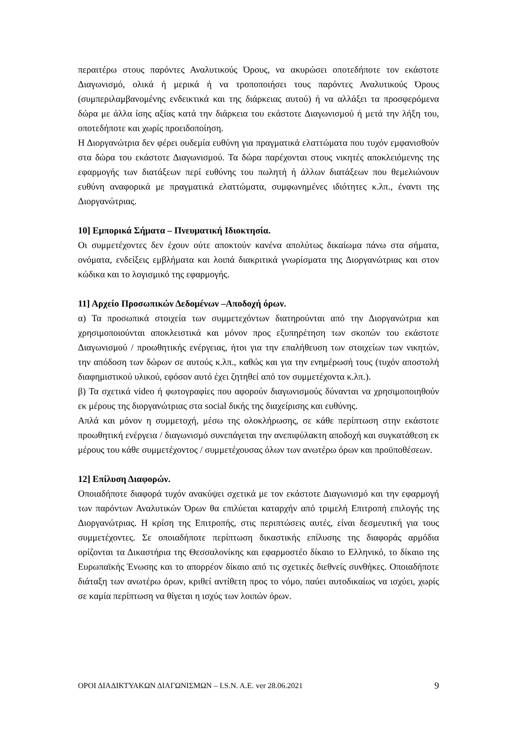περαιτέρω στους παρόντες Αναλυτικούς Όρους, να ακυρώσει οποτεδήποτε τον εκάστοτε Διαγωνισμό, ολικά ή μερικά ή να τροποποιήσει τους παρόντες Αναλυτικούς Όρους (συμπεριλαμβανομένης ενδεικτικά και της διάρκειας αυτού) ή να αλλάξει τα προσφερόμενα δώρα με άλλα ίσης αξίας κατά την διάρκεια του εκάστοτε Διαγωνισμού ή μετά την λήξη του, οποτεδήποτε και χωρίς προειδοποίηση.
Η Διοργανώτρια δεν φέρει ουδεμία ευθύνη για πραγματικά ελαττώματα που τυχόν εμφανισθούν στα δώρα του εκάστοτε Διαγωνισμού. Τα δώρα παρέχονται στους νικητές αποκλειόμενης της εφαρμογής των διατάξεων περί ευθύνης του πωλητή ή άλλων διατάξεων που θεμελιώνουν ευθύνη αναφορικά με πραγματικά ελαττώματα, συμφωνημένες ιδιότητες κ.λπ., έναντι της Διοργανώτριας.
10] Εμπορικά Σήματα – Πνευματική Ιδιοκτησία.
Οι συμμετέχοντες δεν έχουν ούτε αποκτούν κανένα απολύτως δικαίωμα πάνω στα σήματα, ονόματα, ενδείξεις εμβλήματα και λοιπά διακριτικά γνωρίσματα της Διοργανώτριας και στον κώδικα και το λογισμικό της εφαρμογής.
11] Αρχείο Προσωπικών Δεδομένων –Αποδοχή όρων.
α) Τα προσωπικά στοιχεία των συμμετεχόντων διατηρούνται από την Διοργανώτρια και χρησιμοποιούνται αποκλειστικά και μόνον προς εξυπηρέτηση των σκοπών του εκάστοτε Διαγωνισμού / προωθητικής ενέργειας, ήτοι για την επαλήθευση των στοιχείων των νικητών, την απόδοση των δώρων σε αυτούς κ.λπ., καθώς και για την ενημέρωσή τους (τυχόν αποστολή διαφημιστικού υλικού, εφόσον αυτό έχει ζητηθεί από τον συμμετέχοντα κ.λπ.).
β) Τα σχετικά video ή φωτογραφίες που αφορούν διαγωνισμούς δύνανται να χρησιμοποιηθούν εκ μέρους της διοργανώτριας στα social δικής της διαχείρισης και ευθύνης.
Απλά και μόνον η συμμετοχή, μέσω της ολοκλήρωσης, σε κάθε περίπτωση στην εκάστοτε προωθητική ενέργεια / διαγωνισμό συνεπάγεται την ανεπιφύλακτη αποδοχή και συγκατάθεση εκ μέρους του κάθε συμμετέχοντος / συμμετέχουσας όλων των ανωτέρω όρων και προϋποθέσεων.
12] Επίλυση Διαφορών.
Οποιαδήποτε διαφορά τυχόν ανακύψει σχετικά με τον εκάστοτε Διαγωνισμό και την εφαρμογή των παρόντων Αναλυτικών Όρων θα επιλύεται καταρχήν από τριμελή Επιτροπή επιλογής της Διοργανώτριας. Η κρίση της Επιτροπής, στις περιπτώσεις αυτές, είναι δεσμευτική για τους συμμετέχοντες. Σε οποιαδήποτε περίπτωση δικαστικής επίλυσης της διαφοράς αρμόδια ορίζονται τα Δικαστήρια της Θεσσαλονίκης και εφαρμοστέο δίκαιο το Ελληνικό, το δίκαιο της Ευρωπαϊκής Ένωσης και το απορρέον δίκαιο από τις σχετικές διεθνείς συνθήκες. Οποιαδήποτε διάταξη των ανωτέρω όρων, κριθεί αντίθετη προς το νόμο, παύει αυτοδικαίως να ισχύει, χωρίς σε καμία περίπτωση να θίγεται η ισχύς των λοιπών όρων.
ΟΡΟΙ ΔΙΑΔΙΚΤΥΑΚΩΝ ΔΙΑΓΩΝΙΣΜΩΝ – I.S.N. A.E. ver 28.06.2021 9